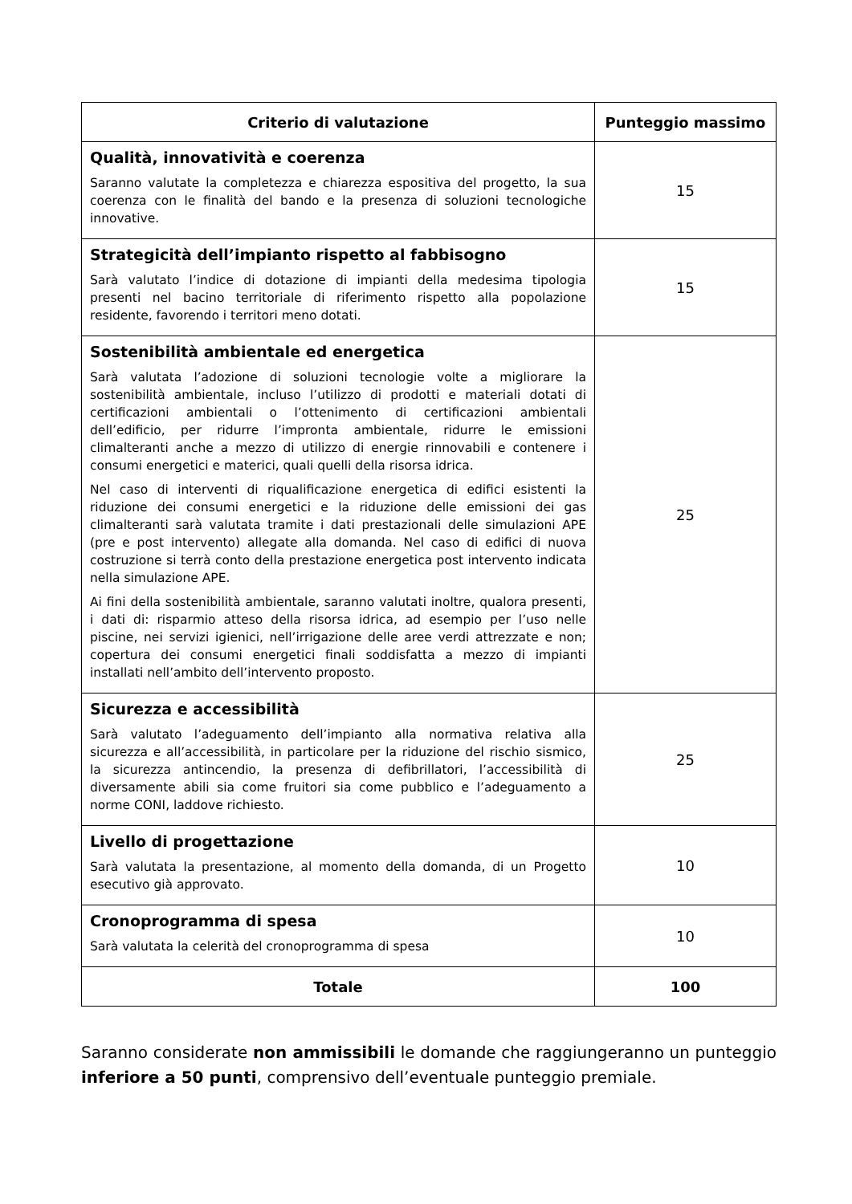| Criterio di valutazione | Punteggio massimo |
| --- | --- |
| Qualità, innovatività e coerenza Saranno valutate la completezza e chiarezza espositiva del progetto, la sua coerenza con le finalità del bando e la presenza di soluzioni tecnologiche innovative. | 15 |
| Strategicità dell’impianto rispetto al fabbisogno Sarà valutato l’indice di dotazione di impianti della medesima tipologia presenti nel bacino territoriale di riferimento rispetto alla popolazione residente, favorendo i territori meno dotati. | 15 |
| Sostenibilità ambientale ed energetica Sarà valutata l’adozione di soluzioni tecnologie volte a migliorare la sostenibilità ambientale, incluso l’utilizzo di prodotti e materiali dotati di certificazioni ambientali o l’ottenimento di certificazioni ambientali dell’edificio, per ridurre l’impronta ambientale, ridurre le emissioni climalteranti anche a mezzo di utilizzo di energie rinnovabili e contenere i consumi energetici e materici, quali quelli della risorsa idrica. Nel caso di interventi di riqualificazione energetica di edifici esistenti la riduzione dei consumi energetici e la riduzione delle emissioni dei gas climalteranti sarà valutata tramite i dati prestazionali delle simulazioni APE (pre e post intervento) allegate alla domanda. Nel caso di edifici di nuova costruzione si terrà conto della prestazione energetica post intervento indicata nella simulazione APE. Ai fini della sostenibilità ambientale, saranno valutati inoltre, qualora presenti, i dati di: risparmio atteso della risorsa idrica, ad esempio per l’uso nelle piscine, nei servizi igienici, nell’irrigazione delle aree verdi attrezzate e non; copertura dei consumi energetici finali soddisfatta a mezzo di impianti installati nell’ambito dell’intervento proposto. | 25 |
| Sicurezza e accessibilità Sarà valutato l’adeguamento dell’impianto alla normativa relativa alla sicurezza e all’accessibilità, in particolare per la riduzione del rischio sismico, la sicurezza antincendio, la presenza di defibrillatori, l’accessibilità di diversamente abili sia come fruitori sia come pubblico e l’adeguamento a norme CONI, laddove richiesto. | 25 |
| Livello di progettazione Sarà valutata la presentazione, al momento della domanda, di un Progetto esecutivo già approvato. | 10 |
| Cronoprogramma di spesa Sarà valutata la celerità del cronoprogramma di spesa | 10 |
| Totale | 100 |
Saranno considerate non ammissibili le domande che raggiungeranno un punteggio inferiore a 50 punti, comprensivo dell’eventuale punteggio premiale.